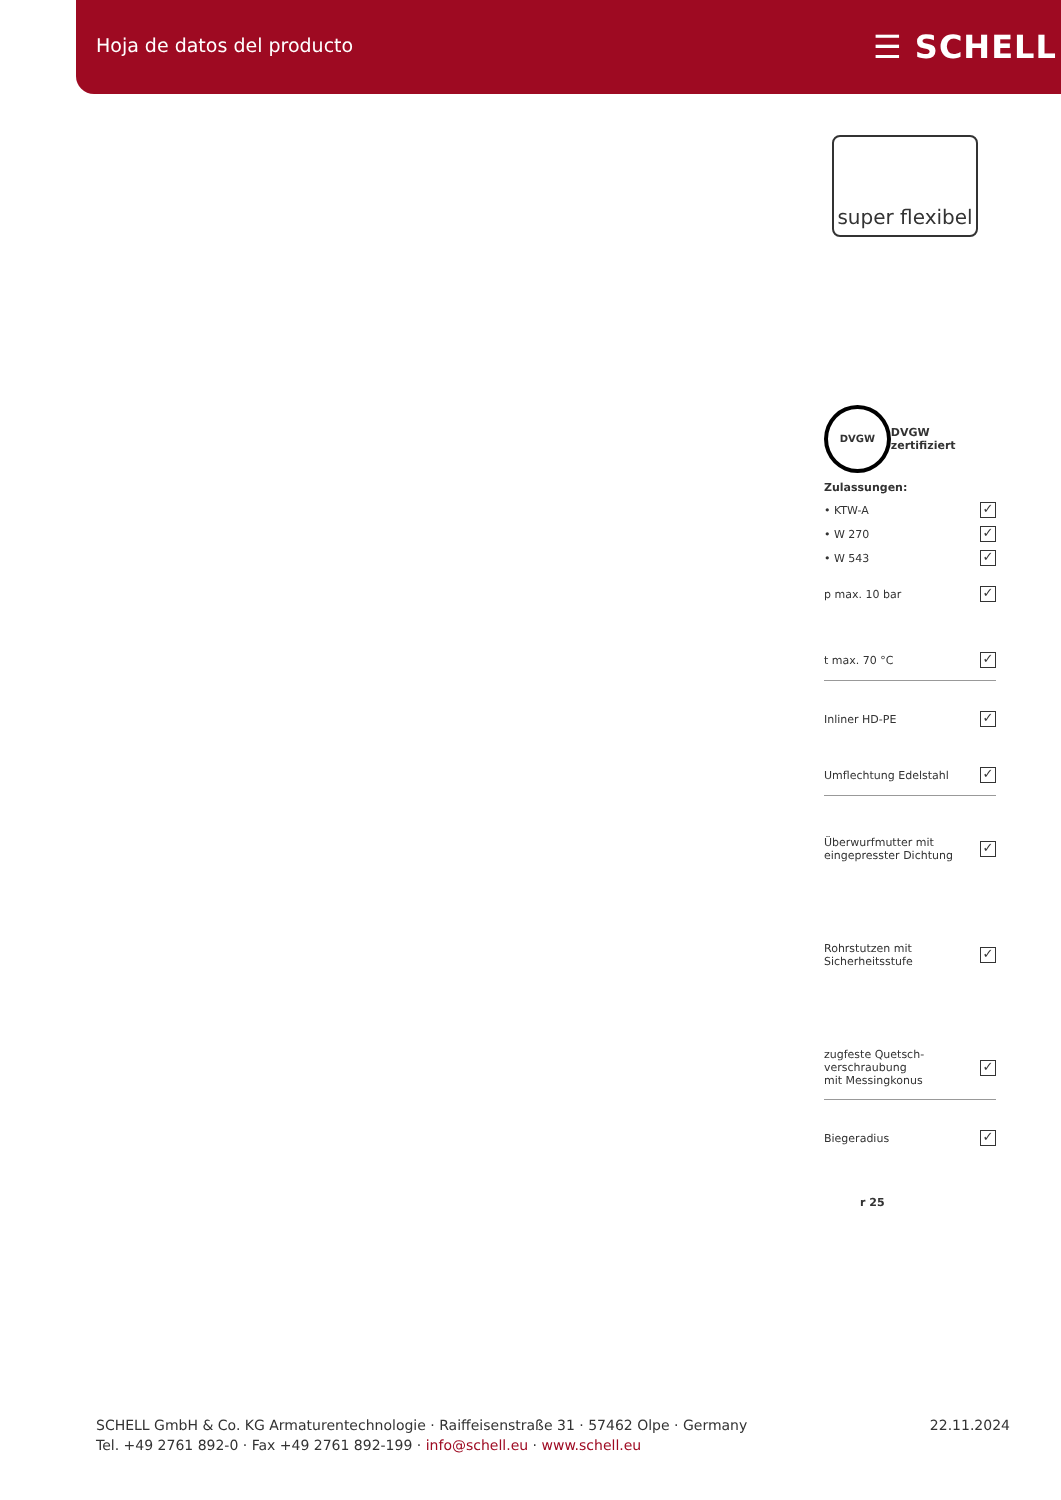Hoja de datos del producto ☰ SCHELL
super flexibel
DVGW DVGW zertifiziert
Zulassungen:
• KTW-A ✓
• W 270 ✓
• W 543 ✓
p max. 10 bar ✓
t max. 70 °C ✓
Inliner HD-PE ✓
Umflechtung Edelstahl ✓
Überwurfmutter mit
eingepresster Dichtung ✓
Rohrstutzen mit
Sicherheitsstufe ✓
zugfeste Quetsch-
verschraubung
mit Messingkonus ✓
Biegeradius ✓
r 25
SCHELL GmbH & Co. KG Armaturentechnologie · Raiffeisenstraße 31 · 57462 Olpe · Germany
Tel. +49 2761 892-0 · Fax +49 2761 892-199 · info@schell.eu · www.schell.eu
22.11.2024